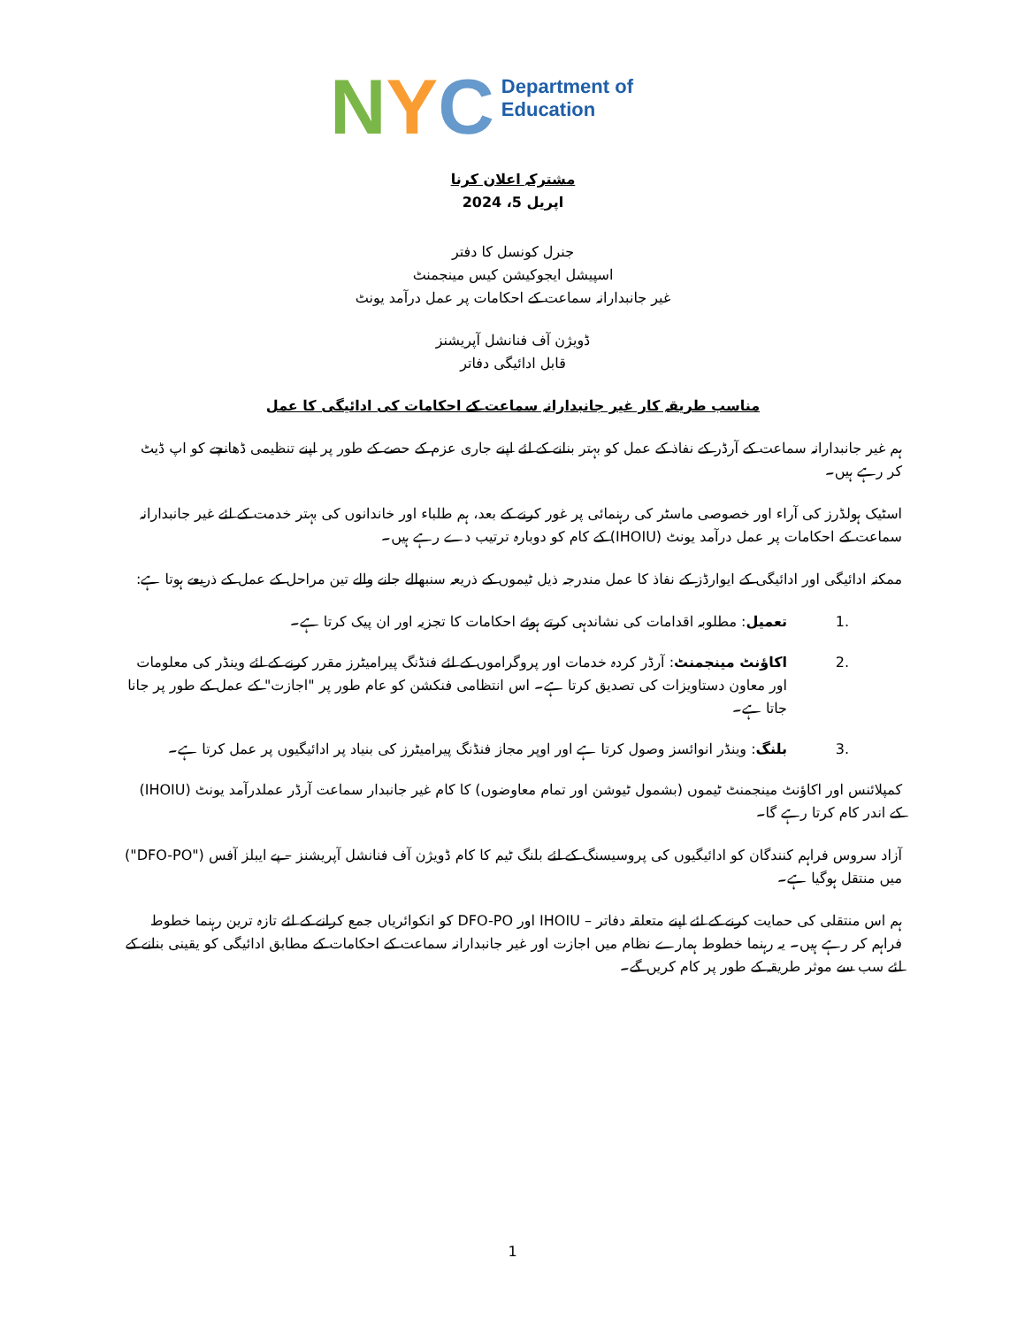N Y C
Department of
Education
مشترکہ اعلان کرنا
اپریل 5، 2024
جنرل کونسل کا دفتر
اسپیشل ایجوکیشن کیس مینجمنٹ
غیر جانبدارانہ سماعت کے احکامات پر عمل درآمد یونٹ
ڈویژن آف فنانشل آپریشنز
قابل ادائیگی دفاتر
مناسب طریقہ کار غیر جانبدارانہ سماعت کے احکامات کی ادائیگی کا عمل
ہم غیر جانبدارانہ سماعت کے آرڈر کے نفاذ کے عمل کو بہتر بنانے کے لئے اپنے جاری عزم کے حصے کے طور پر اپنے تنظیمی ڈھانچے کو اپ ڈیٹ کر رہے ہیں۔
اسٹیک ہولڈرز کی آراء اور خصوصی ماسٹر کی رہنمائی پر غور کرنے کے بعد، ہم طلباء اور خاندانوں کی بہتر خدمت کے لئے غیر جانبدارانہ سماعت کے احکامات پر عمل درآمد یونٹ (IHOIU) کے کام کو دوبارہ ترتیب دے رہے ہیں۔
ممکنہ ادائیگی اور ادائیگی کے ایوارڈز کے نفاذ کا عمل مندرجہ ذیل ٹیموں کے ذریعہ سنبھالے جانے والے تین مراحل کے عمل کے ذریعے ہوتا ہے:
1. تعمیل: مطلوبہ اقدامات کی نشاندہی کرتے ہوئے احکامات کا تجزیہ اور ان پیک کرتا ہے۔
2. اکاؤنٹ مینجمنٹ: آرڈر کردہ خدمات اور پروگراموں کے لئے فنڈنگ پیرامیٹرز مقرر کرنے کے لئے وینڈر کی معلومات اور معاون دستاویزات کی تصدیق کرتا ہے۔ اس انتظامی فنکشن کو عام طور پر "اجازت" کے عمل کے طور پر جانا جاتا ہے۔
3. بلنگ: وینڈر انوائسز وصول کرتا ہے اور اوپر مجاز فنڈنگ پیرامیٹرز کی بنیاد پر ادائیگیوں پر عمل کرتا ہے۔
کمپلائنس اور اکاؤنٹ مینجمنٹ ٹیموں (بشمول ٹیوشن اور تمام معاوضوں) کا کام غیر جانبدار سماعت آرڈر عملدرآمد یونٹ (IHOIU) کے اندر کام کرتا رہے گا۔
آزاد سروس فراہم کنندگان کو ادائیگیوں کی پروسیسنگ کے لئے بلنگ ٹیم کا کام ڈویژن آف فنانشل آپریشنز – پے ایبلز آفس ("DFO-PO") میں منتقل ہوگیا ہے۔
ہم اس منتقلی کی حمایت کرنے کے لئے اپنے متعلقہ دفاتر – IHOIU اور DFO-PO کو انکوائریاں جمع کرانے کے لئے تازہ ترین رہنما خطوط فراہم کر رہے ہیں۔ یہ رہنما خطوط ہمارے نظام میں اجازت اور غیر جانبدارانہ سماعت کے احکامات کے مطابق ادائیگی کو یقینی بنانے کے لئے سب سے موثر طریقہ کے طور پر کام کریں گے۔
1